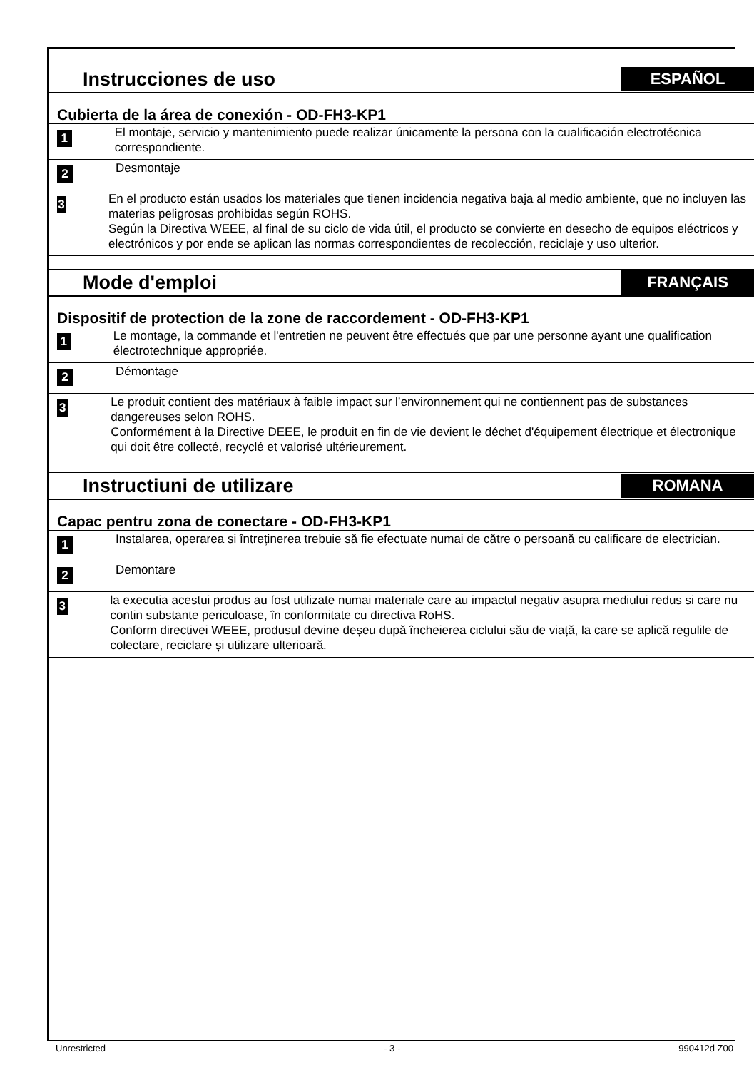Instrucciones de uso
ESPAÑOL
Cubierta de la área de conexión - OD-FH3-KP1
1
El montaje, servicio y mantenimiento puede realizar únicamente la persona con la cualificación electrotécnica correspondiente.
2
Desmontaje
3
En el producto están usados los materiales que tienen incidencia negativa baja al medio ambiente, que no incluyen las materias peligrosas prohibidas según ROHS.
Según la Directiva WEEE, al final de su ciclo de vida útil, el producto se convierte en desecho de equipos eléctricos y electrónicos y por ende se aplican las normas correspondientes de recolección, reciclaje y uso ulterior.
Mode d'emploi
FRANÇAIS
Dispositif de protection de la zone de raccordement - OD-FH3-KP1
1
Le montage, la commande et l'entretien ne peuvent être effectués que par une personne ayant une qualification électrotechnique appropriée.
2
Démontage
3
Le produit contient des matériaux à faible impact sur l’environnement qui ne contiennent pas de substances dangereuses selon ROHS.
Conformément à la Directive DEEE, le produit en fin de vie devient le déchet d'équipement électrique et électronique qui doit être collecté, recyclé et valorisé ultérieurement.
Instructiuni de utilizare
ROMANA
Capac pentru zona de conectare - OD-FH3-KP1
1
Instalarea, operarea si întreținerea trebuie să fie efectuate numai de către o persoană cu calificare de electrician.
2
Demontare
3
la executia acestui produs au fost utilizate numai materiale care au impactul negativ asupra mediului redus si care nu contin substante periculoase, în conformitate cu directiva RoHS.
Conform directivei WEEE, produsul devine deșeu după încheierea ciclului său de viață, la care se aplică regulile de colectare, reciclare și utilizare ulterioară.
Unrestricted - 3 - 990412d Z00